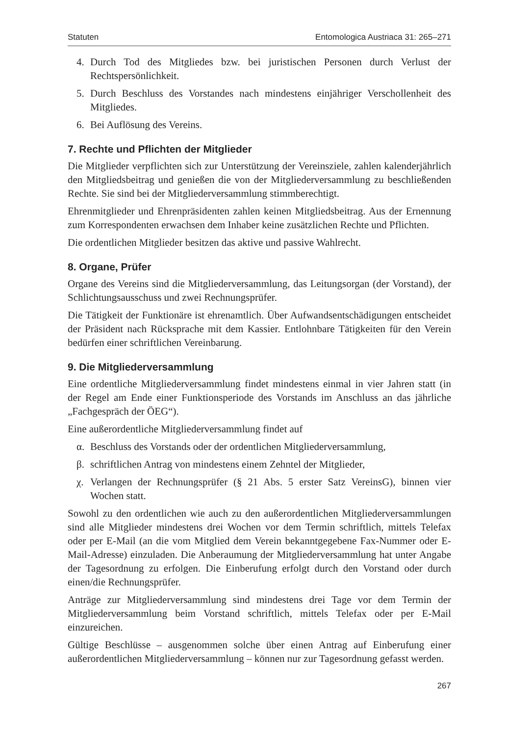Statuten Entomologica Austriaca 31: 265–271
4. Durch Tod des Mitgliedes bzw. bei juristischen Personen durch Verlust der Rechtspersönlichkeit.
5. Durch Beschluss des Vorstandes nach mindestens einjähriger Verschollenheit des Mitgliedes.
6. Bei Auflösung des Vereins.
7. Rechte und Pflichten der Mitglieder
Die Mitglieder verpflichten sich zur Unterstützung der Vereinsziele, zahlen kalenderjährlich den Mitgliedsbeitrag und genießen die von der Mitgliederversammlung zu beschließenden Rechte. Sie sind bei der Mitgliederversammlung stimmberechtigt.
Ehrenmitglieder und Ehrenpräsidenten zahlen keinen Mitgliedsbeitrag. Aus der Ernennung zum Korrespondenten erwachsen dem Inhaber keine zusätzlichen Rechte und Pflichten.
Die ordentlichen Mitglieder besitzen das aktive und passive Wahlrecht.
8. Organe, Prüfer
Organe des Vereins sind die Mitgliederversammlung, das Leitungsorgan (der Vorstand), der Schlichtungsausschuss und zwei Rechnungsprüfer.
Die Tätigkeit der Funktionäre ist ehrenamtlich. Über Aufwandsentschädigungen entscheidet der Präsident nach Rücksprache mit dem Kassier. Entlohnbare Tätigkeiten für den Verein bedürfen einer schriftlichen Vereinbarung.
9. Die Mitgliederversammlung
Eine ordentliche Mitgliederversammlung findet mindestens einmal in vier Jahren statt (in der Regel am Ende einer Funktionsperiode des Vorstands im Anschluss an das jährliche „Fachgespräch der ÖEG“).
Eine außerordentliche Mitgliederversammlung findet auf
α. Beschluss des Vorstands oder der ordentlichen Mitgliederversammlung,
β. schriftlichen Antrag von mindestens einem Zehntel der Mitglieder,
χ. Verlangen der Rechnungsprüfer (§ 21 Abs. 5 erster Satz VereinsG), binnen vier Wochen statt.
Sowohl zu den ordentlichen wie auch zu den außerordentlichen Mitgliederversammlungen sind alle Mitglieder mindestens drei Wochen vor dem Termin schriftlich, mittels Telefax oder per E-Mail (an die vom Mitglied dem Verein bekanntgegebene Fax-Nummer oder E-Mail-Adresse) einzuladen. Die Anberaumung der Mitgliederversammlung hat unter Angabe der Tagesordnung zu erfolgen. Die Einberufung erfolgt durch den Vorstand oder durch einen/die Rechnungsprüfer.
Anträge zur Mitgliederversammlung sind mindestens drei Tage vor dem Termin der Mitgliederversammlung beim Vorstand schriftlich, mittels Telefax oder per E-Mail einzureichen.
Gültige Beschlüsse – ausgenommen solche über einen Antrag auf Einberufung einer außerordentlichen Mitgliederversammlung – können nur zur Tagesordnung gefasst werden.
267